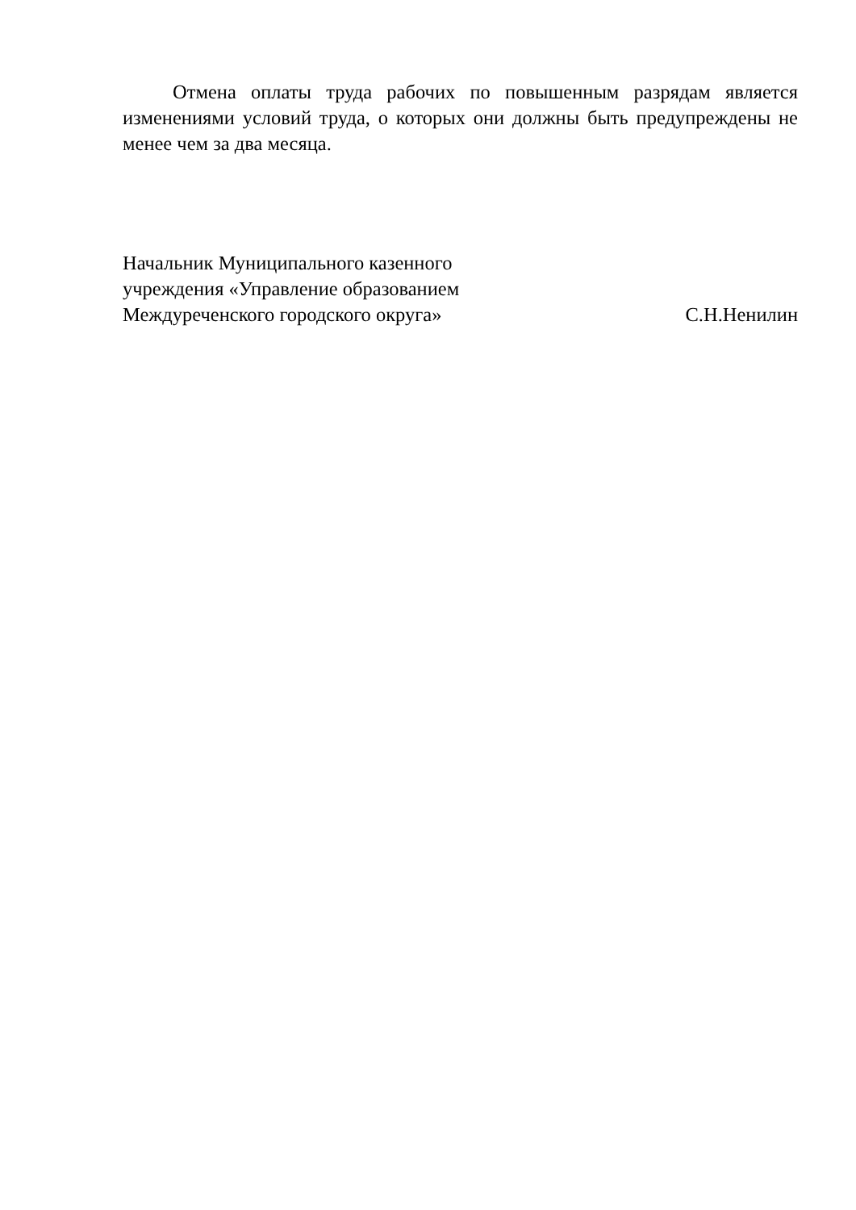Отмена оплаты труда рабочих по повышенным разрядам является изменениями условий труда, о которых они должны быть предупреждены не менее чем за два месяца.
Начальник Муниципального казенного
учреждения «Управление образованием
Междуреченского городского округа»
С.Н.Ненилин